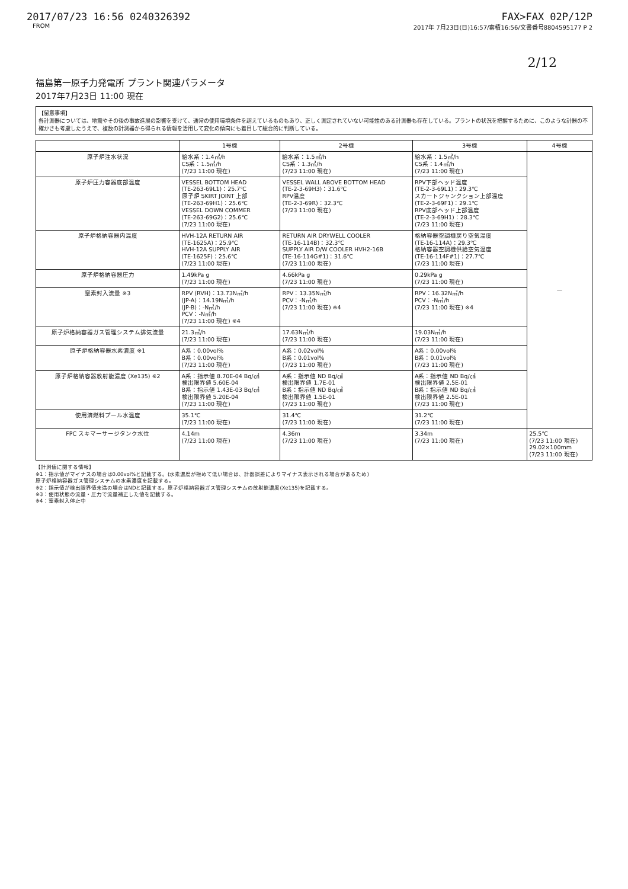2017/07/23 16:56 0240326392 FAX>FAX 02P/12P
FROM 2017年 7月23日(日)16:57/審積16:56/文書番号8804595177 P 2
2/12
福島第一原子力発電所 プラント関連パラメータ
2017年7月23日 11:00 現在
【留意事項】
各計測器については、地震やその後の事故進展の影響を受けて、通常の使用環境条件を超えているものもあり、正しく測定されていない可能性のある計測器も存在している。プラントの状況を把握するために、このような計器の不確かさも考慮したうえで、複数の計測器から得られる情報を活用して変化の傾向にも着目して総合的に判断している。
| | 1号機 | 2号機 | 3号機 | 4号機 |
| --- | --- | --- | --- | --- |
| 原子炉注水状況 | 給水系：1.4㎥/h CS系：1.5㎥/h (7/23 11:00 現在) | 給水系：1.5㎥/h CS系：1.3㎥/h (7/23 11:00 現在) | 給水系：1.5㎥/h CS系：1.4㎥/h (7/23 11:00 現在) | — |
| 原子炉圧力容器底部温度 | VESSEL BOTTOM HEAD (TE-263-69L1)：25.7℃ 原子炉 SKIRT JOINT 上部 (TE-263-69H1)：25.6℃ VESSEL DOWN COMMER (TE-263-69G2)：25.6℃ (7/23 11:00 現在) | VESSEL WALL ABOVE BOTTOM HEAD (TE-2-3-69H3)：31.6℃ RPV温度 (TE-2-3-69R)：32.3℃ (7/23 11:00 現在) | RPV下部ヘッド温度 (TE-2-3-69L1)：29.3℃ スカートジャンクション上部温度 (TE-2-3-69F1)：29.1℃ RPV底部ヘッド上部温度 (TE-2-3-69H1)：28.3℃ (7/23 11:00 現在) | |
| 原子炉格納容器内温度 | HVH-12A RETURN AIR (TE-1625A)：25.9℃ HVH-12A SUPPLY AIR (TE-1625F)：25.6℃ (7/23 11:00 現在) | RETURN AIR DRYWELL COOLER (TE-16-114B)：32.3℃ SUPPLY AIR D/W COOLER HVH2-16B (TE-16-114G#1)：31.6℃ (7/23 11:00 現在) | 格納容器空調機戻り空気温度 (TE-16-114A)：29.3℃ 格納容器空調機供給空気温度 (TE-16-114F#1)：27.7℃ (7/23 11:00 現在) | |
| 原子炉格納容器圧力 | 1.49kPa g (7/23 11:00 現在) | 4.66kPa g (7/23 11:00 現在) | 0.29kPa g (7/23 11:00 現在) | |
| 窒素封入流量 ※3 | RPV (RVH)：13.73N㎥/h (JP-A)：14.19N㎥/h (JP-B)：-N㎥/h PCV：-N㎥/h (7/23 11:00 現在) ※4 | RPV：13.35N㎥/h PCV：-N㎥/h (7/23 11:00 現在) ※4 | RPV：16.32N㎥/h PCV：-N㎥/h (7/23 11:00 現在) ※4 | |
| 原子炉格納容器ガス管理システム排気流量 | 21.3㎥/h (7/23 11:00 現在) | 17.63N㎥/h (7/23 11:00 現在) | 19.03N㎥/h (7/23 11:00 現在) | |
| 原子炉格納容器水素濃度 ※1 | A系：0.00vol% B系：0.00vol% (7/23 11:00 現在) | A系：0.02vol% B系：0.01vol% (7/23 11:00 現在) | A系：0.00vol% B系：0.01vol% (7/23 11:00 現在) | |
| 原子炉格納容器放射能濃度 (Xe135) ※2 | A系：指示値 8.70E-04 Bq/㎤ 検出限界値 5.60E-04 B系：指示値 1.43E-03 Bq/㎤ 検出限界値 5.20E-04 (7/23 11:00 現在) | A系：指示値 ND Bq/㎤ 検出限界値 1.7E-01 B系：指示値 ND Bq/㎤ 検出限界値 1.5E-01 (7/23 11:00 現在) | A系：指示値 ND Bq/㎤ 検出限界値 2.5E-01 B系：指示値 ND Bq/㎤ 検出限界値 2.5E-01 (7/23 11:00 現在) | |
| 使用済燃料プール水温度 | 35.1℃ (7/23 11:00 現在) | 31.4℃ (7/23 11:00 現在) | 31.2℃ (7/23 11:00 現在) | |
| FPC スキマーサージタンク水位 | 4.14m (7/23 11:00 現在) | 4.36m (7/23 11:00 現在) | 3.34m (7/23 11:00 現在) | 25.5℃ (7/23 11:00 現在) 29.02×100mm (7/23 11:00 現在) |
【計測値に関する情報】
※1：指示値がマイナスの場合は0.00vol%と記載する。(水素濃度が極めて低い場合は、計器誤差によりマイナス表示される場合があるため)
原子炉格納容器ガス管理システムの水素濃度を記載する。
※2：指示値が検出限界値未満の場合はNDと記載する。原子炉格納容器ガス管理システムの放射能濃度(Xe135)を記載する。
※3：使用状態の流量・圧力で流量補正した値を記載する。
※4：窒素封入停止中